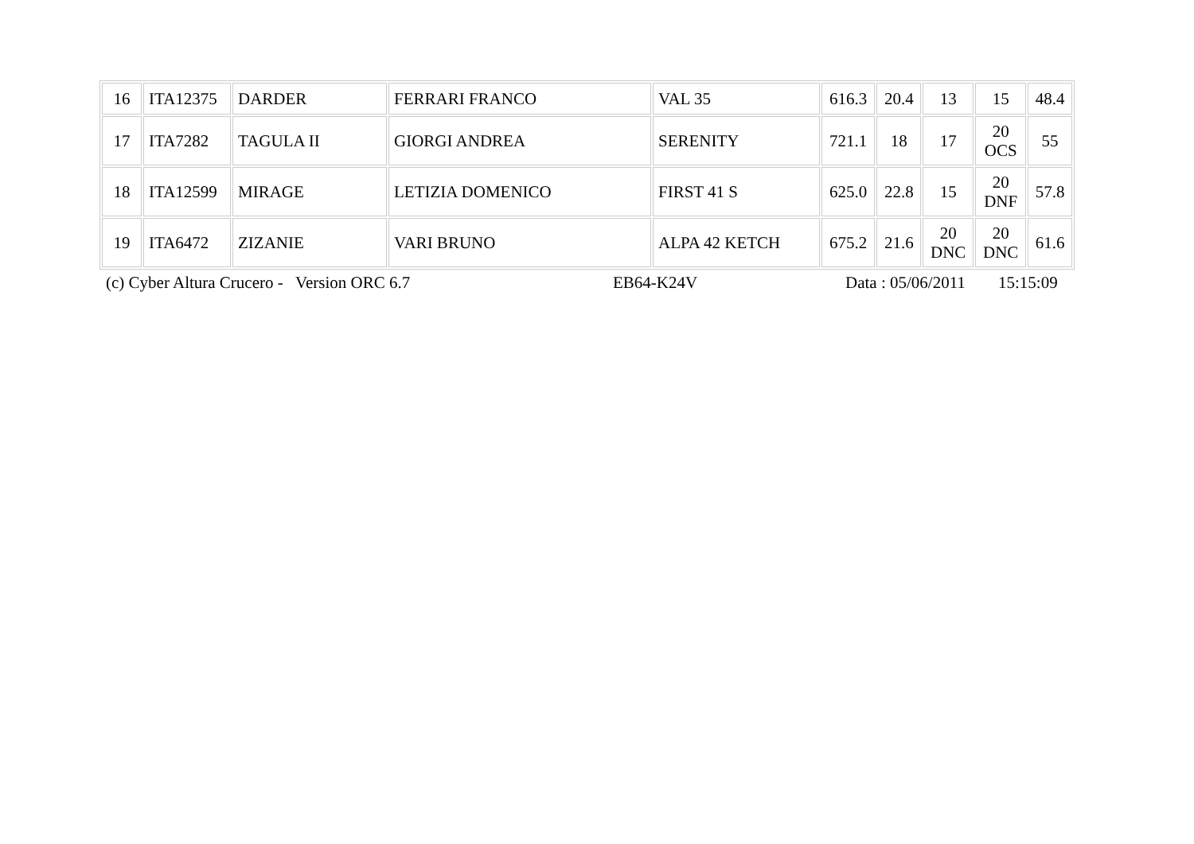| 16 | ITA12375 | DARDER | FERRARI FRANCO | VAL 35 | 616.3 | 20.4 | 13 | 15 | 48.4 |
| 17 | ITA7282 | TAGULA II | GIORGI ANDREA | SERENITY | 721.1 | 18 | 17 | 20 OCS | 55 |
| 18 | ITA12599 | MIRAGE | LETIZIA DOMENICO | FIRST 41 S | 625.0 | 22.8 | 15 | 20 DNF | 57.8 |
| 19 | ITA6472 | ZIZANIE | VARI BRUNO | ALPA 42 KETCH | 675.2 | 21.6 | 20 DNC | 20 DNC | 61.6 |
(c) Cyber Altura Crucero - Version ORC 6.7 EB64-K24V Data : 05/06/2011 15:15:09